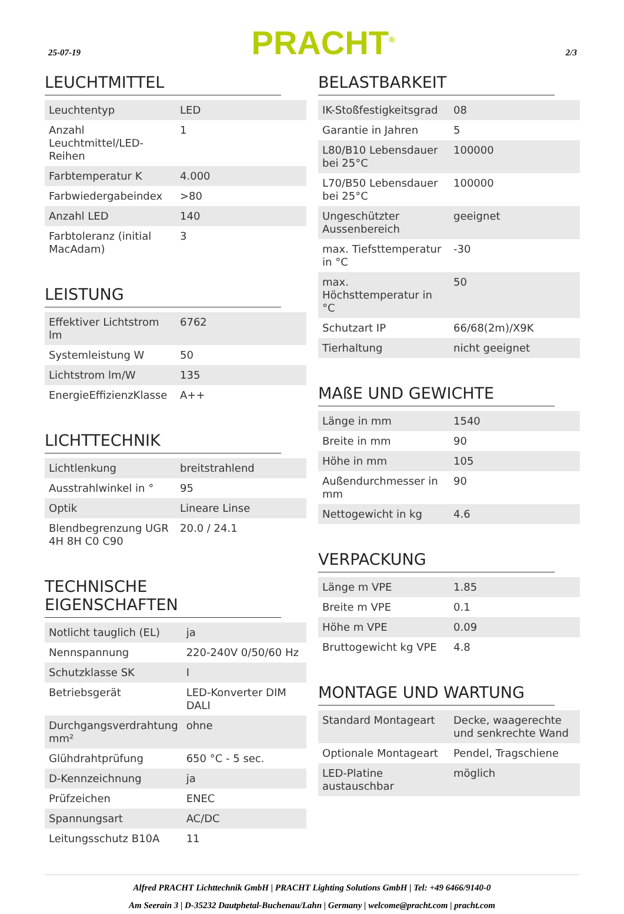25-07-19 PRACHT<sup>®</sup> 2/3
LEUCHTMITTEL
| Leuchtentyp | LED |
| Anzahl Leuchtmittel/LED-Reihen | 1 |
| Farbtemperatur K | 4.000 |
| Farbwiedergabeindex | >80 |
| Anzahl LED | 140 |
| Farbtoleranz (initial MacAdam) | 3 |
LEISTUNG
| Effektiver Lichtstrom lm | 6762 |
| Systemleistung W | 50 |
| Lichtstrom lm/W | 135 |
| EnergieEffizienzKlasse | A++ |
LICHTTECHNIK
| Lichtlenkung | breitstrahlend |
| Ausstrahlwinkel in ° | 95 |
| Optik | Lineare Linse |
| Blendbegrenzung UGR 4H 8H C0 C90 | 20.0 / 24.1 |
TECHNISCHE EIGENSCHAFTEN
| Notlicht tauglich (EL) | ja |
| Nennspannung | 220-240V 0/50/60 Hz |
| Schutzklasse SK | I |
| Betriebsgerät | LED-Konverter DIM DALI |
| Durchgangsverdrahtung mm² | ohne |
| Glühdrahtprüfung | 650 °C - 5 sec. |
| D-Kennzeichnung | ja |
| Prüfzeichen | ENEC |
| Spannungsart | AC/DC |
| Leitungsschutz B10A | 11 |
BELASTBARKEIT
| IK-Stoßfestigkeitsgrad | 08 |
| Garantie in Jahren | 5 |
| L80/B10 Lebensdauer bei 25°C | 100000 |
| L70/B50 Lebensdauer bei 25°C | 100000 |
| Ungeschützter Aussenbereich | geeignet |
| max. Tiefsttemperatur in °C | -30 |
| max. Höchsttemperatur in °C | 50 |
| Schutzart IP | 66/68(2m)/X9K |
| Tierhaltung | nicht geeignet |
MAßE UND GEWICHTE
| Länge in mm | 1540 |
| Breite in mm | 90 |
| Höhe in mm | 105 |
| Außendurchmesser in mm | 90 |
| Nettogewicht in kg | 4.6 |
VERPACKUNG
| Länge m VPE | 1.85 |
| Breite m VPE | 0.1 |
| Höhe m VPE | 0.09 |
| Bruttogewicht kg VPE | 4.8 |
MONTAGE UND WARTUNG
| Standard Montageart | Decke, waagerechte und senkrechte Wand |
| Optionale Montageart | Pendel, Tragschiene |
| LED-Platine austauschbar | möglich |
Alfred PRACHT Lichttechnik GmbH | PRACHT Lighting Solutions GmbH | Tel: +49 6466/9140-0
Am Seerain 3 | D-35232 Dautphetal-Buchenau/Lahn | Germany | welcome@pracht.com | pracht.com